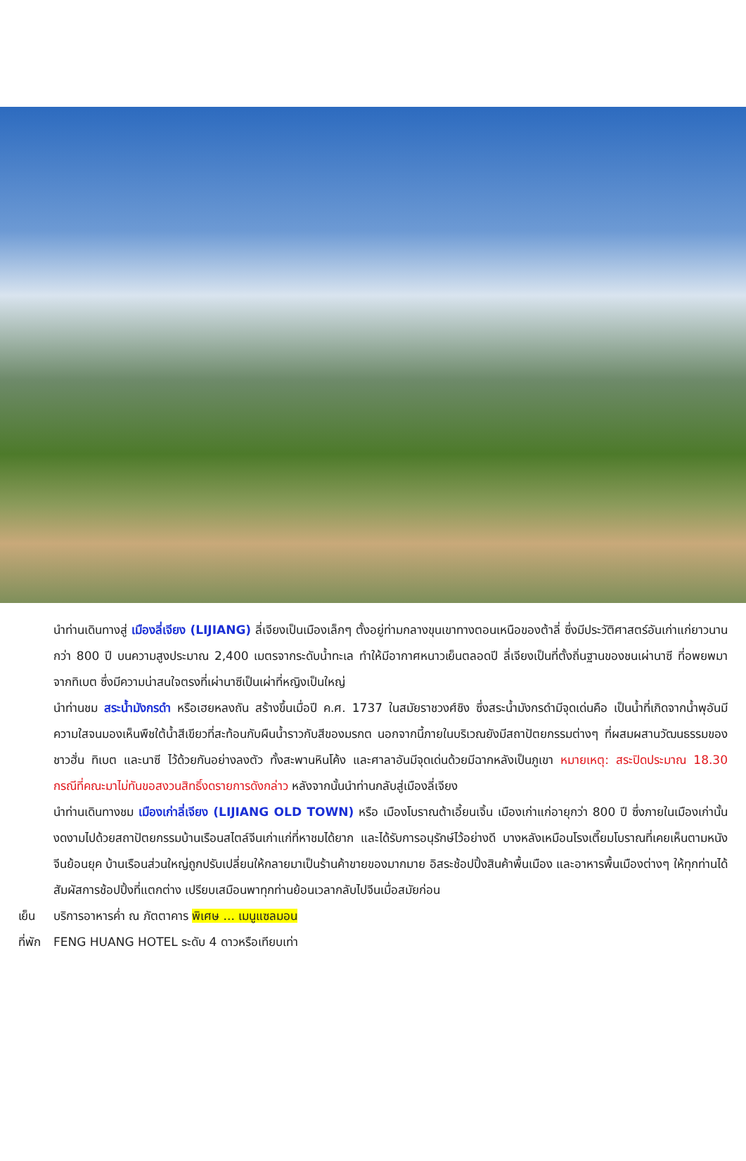นำท่านเดินทางสู่ เมืองลี่เจียง (LIJIANG) ลี่เจียงเป็นเมืองเล็กๆ ตั้งอยู่ท่ามกลางขุนเขาทางตอนเหนือของต้าลี่ ซึ่งมีประวัติศาสตร์อันเก่าแก่ยาวนานกว่า 800 ปี บนความสูงประมาณ 2,400 เมตรจากระดับน้ำทะเล ทำให้มีอากาศหนาวเย็นตลอดปี ลี่เจียงเป็นที่ตั้งถิ่นฐานของชนเผ่านาซี ที่อพยพมาจากทิเบต ซึ่งมีความน่าสนใจตรงที่เผ่านาซีเป็นเผ่าที่หญิงเป็นใหญ่
นำท่านชม สระน้ำมังกรดำ หรือเฮยหลงถัน สร้างขึ้นเมื่อปี ค.ศ. 1737 ในสมัยราชวงศ์ชิง ซึ่งสระน้ำมังกรดำมีจุดเด่นคือ เป็นน้ำที่เกิดจากน้ำพุอันมีความใสจนมองเห็นพืชใต้น้ำสีเขียวที่สะท้อนกับผืนน้ำราวกับสีของมรกต นอกจากนี้ภายในบริเวณยังมีสถาปัตยกรรมต่างๆ ที่ผสมผสานวัฒนธรรมของชาวฮั่น ทิเบต และนาซี ไว้ด้วยกันอย่างลงตัว ทั้งสะพานหินโค้ง และศาลาอันมีจุดเด่นด้วยมีฉากหลังเป็นภูเขา หมายเหตุ: สระปิดประมาณ 18.30 กรณีที่คณะมาไม่ทันขอสงวนสิทธิ์งดรายการดังกล่าว หลังจากนั้นนำท่านกลับสู่เมืองลี่เจียง
นำท่านเดินทางชม เมืองเก่าลี่เจียง (LIJIANG OLD TOWN) หรือ เมืองโบราณต้าเอี้ยนเจิ้น เมืองเก่าแก่อายุกว่า 800 ปี ซึ่งภายในเมืองเก่านั้นงดงามไปด้วยสถาปัตยกรรมบ้านเรือนสไตล์จีนเก่าแก่ที่หาชมได้ยาก และได้รับการอนุรักษ์ไว้อย่างดี บางหลังเหมือนโรงเตี๊ยมโบราณที่เคยเห็นตามหนังจีนย้อนยุค บ้านเรือนส่วนใหญ่ถูกปรับเปลี่ยนให้กลายมาเป็นร้านค้าขายของมากมาย อิสระช้อปปิ้งสินค้าพื้นเมือง และอาหารพื้นเมืองต่างๆ ให้ทุกท่านได้สัมผัสการช้อปปิ้งที่แตกต่าง เปรียบเสมือนพาทุกท่านย้อนเวลากลับไปจีนเมื่อสมัยก่อน
เย็น บริการอาหารค่ำ ณ ภัตตาคาร พิเศษ ... เมนูแซลมอน
ที่พัก FENG HUANG HOTEL ระดับ 4 ดาวหรือเทียบเท่า